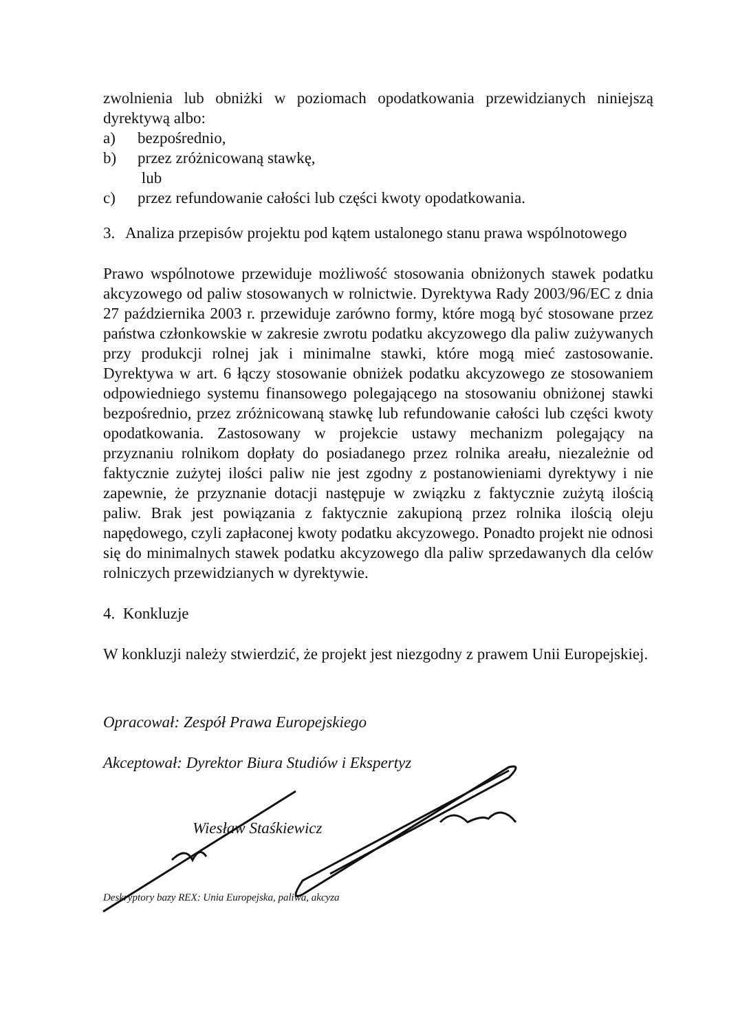zwolnienia lub obniżki w poziomach opodatkowania przewidzianych niniejszą dyrektywą albo:
a) bezpośrednio,
b) przez zróżnicowaną stawkę,
lub
c) przez refundowanie całości lub części kwoty opodatkowania.
3. Analiza przepisów projektu pod kątem ustalonego stanu prawa wspólnotowego
Prawo wspólnotowe przewiduje możliwość stosowania obniżonych stawek podatku akcyzowego od paliw stosowanych w rolnictwie. Dyrektywa Rady 2003/96/EC z dnia 27 października 2003 r. przewiduje zarówno formy, które mogą być stosowane przez państwa członkowskie w zakresie zwrotu podatku akcyzowego dla paliw zużywanych przy produkcji rolnej jak i minimalne stawki, które mogą mieć zastosowanie. Dyrektywa w art. 6 łączy stosowanie obniżek podatku akcyzowego ze stosowaniem odpowiedniego systemu finansowego polegającego na stosowaniu obniżonej stawki bezpośrednio, przez zróżnicowaną stawkę lub refundowanie całości lub części kwoty opodatkowania. Zastosowany w projekcie ustawy mechanizm polegający na przyznaniu rolnikom dopłaty do posiadanego przez rolnika areału, niezależnie od faktycznie zużytej ilości paliw nie jest zgodny z postanowieniami dyrektywy i nie zapewnie, że przyznanie dotacji następuje w związku z faktycznie zużytą ilością paliw. Brak jest powiązania z faktycznie zakupioną przez rolnika ilością oleju napędowego, czyli zapłaconej kwoty podatku akcyzowego. Ponadto projekt nie odnosi się do minimalnych stawek podatku akcyzowego dla paliw sprzedawanych dla celów rolniczych przewidzianych w dyrektywie.
4. Konkluzje
W konkluzji należy stwierdzić, że projekt jest niezgodny z prawem Unii Europejskiej.
Opracował: Zespół Prawa Europejskiego
Akceptował: Dyrektor Biura Studiów i Ekspertyz
Wiesław Staśkiewicz
Deskryptory bazy REX: Unia Europejska, paliwa, akcyza